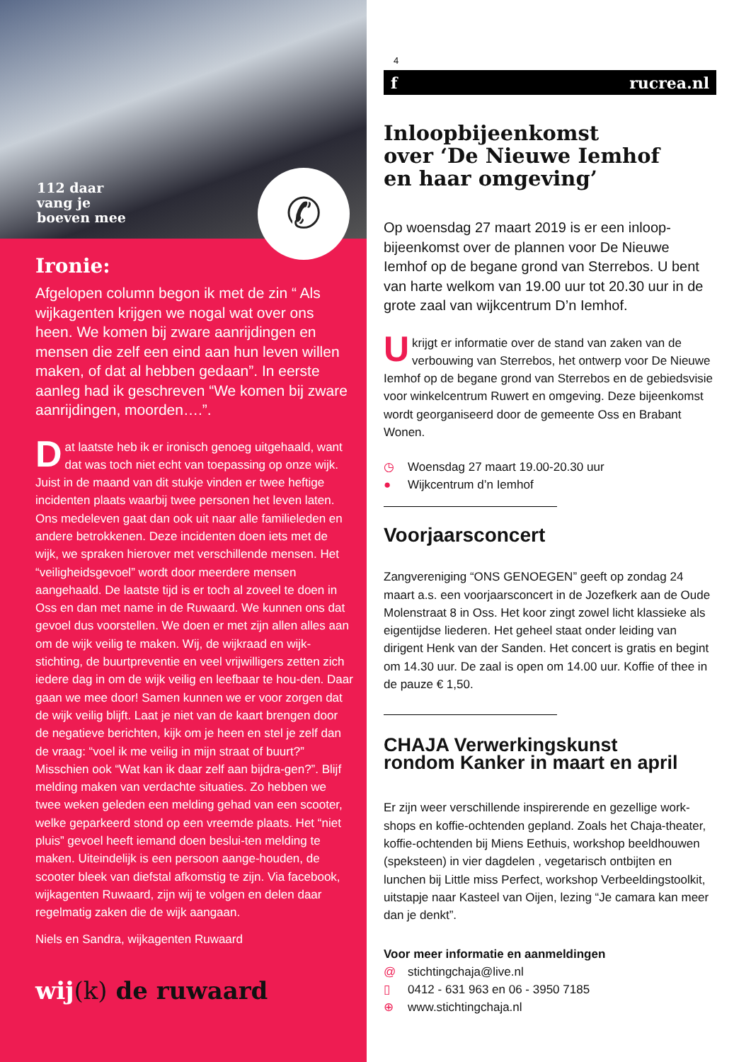112 daar
vang je
boeven mee
✆
Ironie:
Afgelopen column begon ik met de zin “ Als wijkagenten krijgen we nogal wat over ons heen. We komen bij zware aanrijdingen en mensen die zelf een eind aan hun leven willen maken, of dat al hebben gedaan”. In eerste aanleg had ik geschreven “We komen bij zware aanrijdingen, moorden….”.
Dat laatste heb ik er ironisch genoeg uitgehaald, want dat was toch niet echt van toepassing op onze wijk. Juist in de maand van dit stukje vinden er twee heftige incidenten plaats waarbij twee personen het leven laten. Ons medeleven gaat dan ook uit naar alle familieleden en andere betrokkenen. Deze incidenten doen iets met de wijk, we spraken hierover met verschillende mensen. Het “veiligheidsgevoel” wordt door meerdere mensen aangehaald. De laatste tijd is er toch al zoveel te doen in Oss en dan met name in de Ruwaard. We kunnen ons dat gevoel dus voorstellen. We doen er met zijn allen alles aan om de wijk veilig te maken. Wij, de wijkraad en wijk-stichting, de buurtpreventie en veel vrijwilligers zetten zich iedere dag in om de wijk veilig en leefbaar te hou-den. Daar gaan we mee door! Samen kunnen we er voor zorgen dat de wijk veilig blijft. Laat je niet van de kaart brengen door de negatieve berichten, kijk om je heen en stel je zelf dan de vraag: “voel ik me veilig in mijn straat of buurt?” Misschien ook “Wat kan ik daar zelf aan bijdra-gen?”. Blijf melding maken van verdachte situaties. Zo hebben we twee weken geleden een melding gehad van een scooter, welke geparkeerd stond op een vreemde plaats. Het “niet pluis” gevoel heeft iemand doen beslui-ten melding te maken. Uiteindelijk is een persoon aange-houden, de scooter bleek van diefstal afkomstig te zijn. Via facebook, wijkagenten Ruwaard, zijn wij te volgen en delen daar regelmatig zaken die de wijk aangaan.
Niels en Sandra, wijkagenten Ruwaard
wij(k) de ruwaard
4
f rucrea.nl
Inloopbijeenkomst
over ‘De Nieuwe Iemhof
en haar omgeving’
Op woensdag 27 maart 2019 is er een inloop-bijeenkomst over de plannen voor De Nieuwe Iemhof op de begane grond van Sterrebos. U bent van harte welkom van 19.00 uur tot 20.30 uur in de grote zaal van wijkcentrum D’n Iemhof.
Ukrijgt er informatie over de stand van zaken van de verbouwing van Sterrebos, het ontwerp voor De Nieuwe Iemhof op de begane grond van Sterrebos en de gebiedsvisie voor winkelcentrum Ruwert en omgeving. Deze bijeenkomst wordt georganiseerd door de gemeente Oss en Brabant Wonen.
◷ Woensdag 27 maart 19.00-20.30 uur
● Wijkcentrum d’n Iemhof
Voorjaarsconcert
Zangvereniging “ONS GENOEGEN” geeft op zondag 24 maart a.s. een voorjaarsconcert in de Jozefkerk aan de Oude Molenstraat 8 in Oss. Het koor zingt zowel licht klassieke als eigentijdse liederen. Het geheel staat onder leiding van dirigent Henk van der Sanden. Het concert is gratis en begint om 14.30 uur. De zaal is open om 14.00 uur. Koffie of thee in de pauze € 1,50.
CHAJA Verwerkingskunst
rondom Kanker in maart en april
Er zijn weer verschillende inspirerende en gezellige work-shops en koffie-ochtenden gepland. Zoals het Chaja-theater, koffie-ochtenden bij Miens Eethuis, workshop beeldhouwen (speksteen) in vier dagdelen , vegetarisch ontbijten en lunchen bij Little miss Perfect, workshop Verbeeldingstoolkit, uitstapje naar Kasteel van Oijen, lezing “Je camara kan meer dan je denkt”.
Voor meer informatie en aanmeldingen
@ stichtingchaja@live.nl
▯ 0412 - 631 963 en 06 - 3950 7185
⊕ www.stichtingchaja.nl